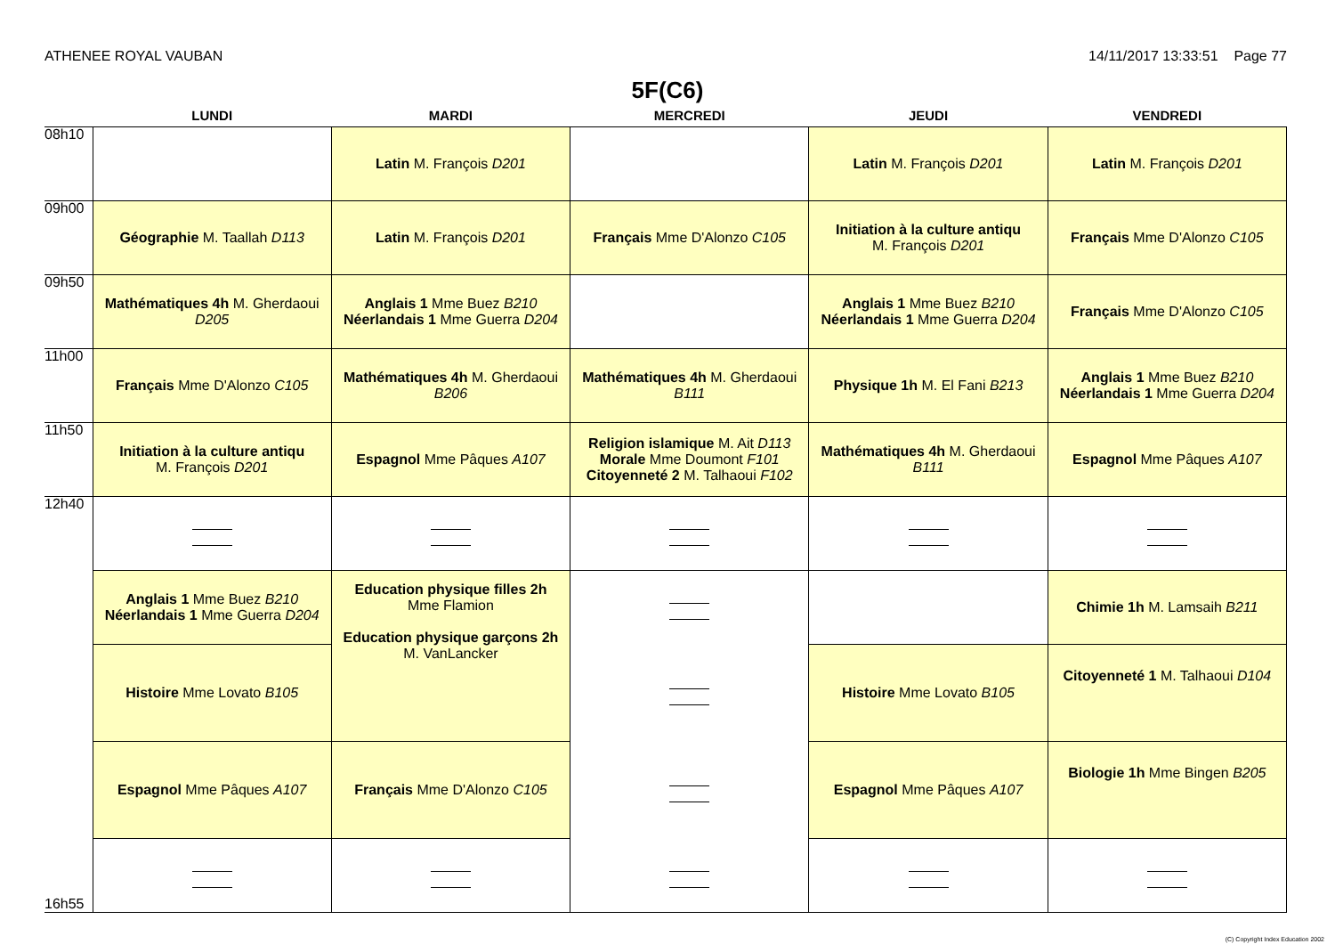ATHENEE ROYAL VAUBAN 14/11/2017 13:33:51 Page 77
5F(C6)
| | LUNDI | MARDI | MERCREDI | JEUDI | VENDREDI |
| --- | --- | --- | --- | --- | --- |
| 08h10 | | Latin M. François D201 | | Latin M. François D201 | Latin M. François D201 |
| 09h00 | Géographie M. Taallah D113 | Latin M. François D201 | Français Mme D'Alonzo C105 | Initiation à la culture antiqu M. François D201 | Français Mme D'Alonzo C105 |
| 09h50 | Mathématiques 4h M. Gherdaoui D205 | Anglais 1 Mme Buez B210 Néerlandais 1 Mme Guerra D204 | | Anglais 1 Mme Buez B210 Néerlandais 1 Mme Guerra D204 | Français Mme D'Alonzo C105 |
| 11h00 | Français Mme D'Alonzo C105 | Mathématiques 4h M. Gherdaoui B206 | Mathématiques 4h M. Gherdaoui B111 | Physique 1h M. El Fani B213 | Anglais 1 Mme Buez B210 Néerlandais 1 Mme Guerra D204 |
| 11h50 | Initiation à la culture antiqu M. François D201 | Espagnol Mme Pâques A107 | Religion islamique M. Ait D113 Morale Mme Doumont F101 Citoyenneté 2 M. Talhaoui F102 | Mathématiques 4h M. Gherdaoui B111 | Espagnol Mme Pâques A107 |
| 12h40 | | | | | |
| | Anglais 1 Mme Buez B210 Néerlandais 1 Mme Guerra D204 | Education physique filles 2h Mme Flamion Education physique garçons 2h M. VanLancker | | | Chimie 1h M. Lamsaih B211 |
| | Histoire Mme Lovato B105 | | | Histoire Mme Lovato B105 | Citoyenneté 1 M. Talhaoui D104 |
| | Espagnol Mme Pâques A107 | Français Mme D'Alonzo C105 | | Espagnol Mme Pâques A107 | Biologie 1h Mme Bingen B205 |
| 16h55 | | | | | |
(C) Copyright Index Education 2002